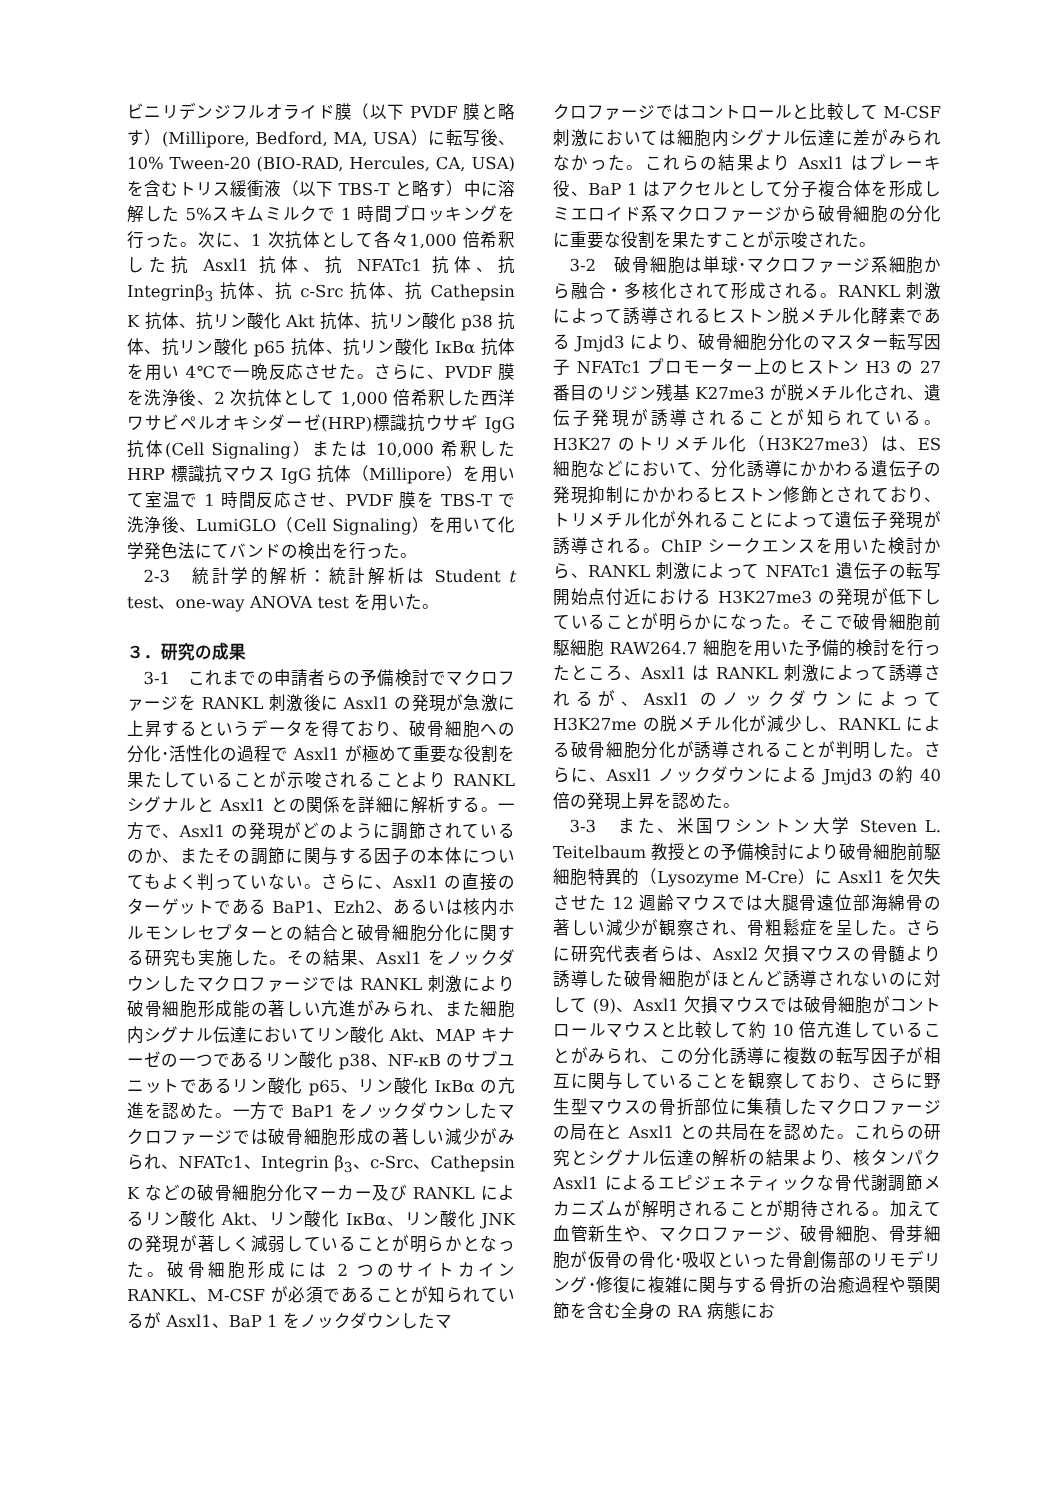ビニリデンジフルオライド膜（以下 PVDF 膜と略す）(Millipore, Bedford, MA, USA）に転写後、10% Tween-20 (BIO-RAD, Hercules, CA, USA)を含むトリス緩衝液（以下 TBS-T と略す）中に溶解した 5%スキムミルクで 1 時間ブロッキングを行った。次に、1 次抗体として各々1,000 倍希釈した抗 Asxl1 抗体、抗 NFATc1 抗体、抗 Integrinβ<sub>3</sub> 抗体、抗 c-Src 抗体、抗 Cathepsin K 抗体、抗リン酸化 Akt 抗体、抗リン酸化 p38 抗体、抗リン酸化 p65 抗体、抗リン酸化 IκBα 抗体を用い 4℃で一晩反応させた。さらに、PVDF 膜を洗浄後、2 次抗体として 1,000 倍希釈した西洋ワサビペルオキシダーゼ(HRP)標識抗ウサギ IgG 抗体(Cell Signaling）または 10,000 希釈した HRP 標識抗マウス IgG 抗体（Millipore）を用いて室温で 1 時間反応させ、PVDF 膜を TBS-T で洗浄後、LumiGLO（Cell Signaling）を用いて化学発色法にてバンドの検出を行った。
2-3　統計学的解析：統計解析は Student t test、one-way ANOVA test を用いた。
３．研究の成果
3-1　これまでの申請者らの予備検討でマクロファージを RANKL 刺激後に Asxl1 の発現が急激に上昇するというデータを得ており、破骨細胞への分化･活性化の過程で Asxl1 が極めて重要な役割を果たしていることが示唆されることより RANKL シグナルと Asxl1 との関係を詳細に解析する。一方で、Asxl1 の発現がどのように調節されているのか、またその調節に関与する因子の本体についてもよく判っていない。さらに、Asxl1 の直接のターゲットである BaP1、Ezh2、あるいは核内ホルモンレセプターとの結合と破骨細胞分化に関する研究も実施した。その結果、Asxl1 をノックダウンしたマクロファージでは RANKL 刺激により破骨細胞形成能の著しい亢進がみられ、また細胞内シグナル伝達においてリン酸化 Akt、MAP キナーゼの一つであるリン酸化 p38、NF-κB のサブユニットであるリン酸化 p65、リン酸化 IκBα の亢進を認めた。一方で BaP1 をノックダウンしたマクロファージでは破骨細胞形成の著しい減少がみられ、NFATc1、Integrin β<sub>3</sub>、c-Src、Cathepsin K などの破骨細胞分化マーカー及び RANKL によるリン酸化 Akt、リン酸化 IκBα、リン酸化 JNK の発現が著しく減弱していることが明らかとなった。破骨細胞形成には 2 つのサイトカイン RANKL、M-CSF が必須であることが知られているが Asxl1、BaP 1 をノックダウンしたマ
クロファージではコントロールと比較して M-CSF 刺激においては細胞内シグナル伝達に差がみられなかった。これらの結果より Asxl1 はブレーキ役、BaP 1 はアクセルとして分子複合体を形成しミエロイド系マクロファージから破骨細胞の分化に重要な役割を果たすことが示唆された。
3-2　破骨細胞は単球･マクロファージ系細胞から融合・多核化されて形成される。RANKL 刺激によって誘導されるヒストン脱メチル化酵素である Jmjd3 により、破骨細胞分化のマスター転写因子 NFATc1 プロモーター上のヒストン H3 の 27 番目のリジン残基 K27me3 が脱メチル化され、遺伝子発現が誘導されることが知られている。H3K27 のトリメチル化（H3K27me3）は、ES 細胞などにおいて、分化誘導にかかわる遺伝子の発現抑制にかかわるヒストン修飾とされており、トリメチル化が外れることによって遺伝子発現が誘導される。ChIP シークエンスを用いた検討から、RANKL 刺激によって NFATc1 遺伝子の転写開始点付近における H3K27me3 の発現が低下していることが明らかになった。そこで破骨細胞前駆細胞 RAW264.7 細胞を用いた予備的検討を行ったところ、Asxl1 は RANKL 刺激によって誘導されるが、Asxl1 のノックダウンによって H3K27me の脱メチル化が減少し、RANKL による破骨細胞分化が誘導されることが判明した。さらに、Asxl1 ノックダウンによる Jmjd3 の約 40 倍の発現上昇を認めた。
3-3　また、米国ワシントン大学 Steven L. Teitelbaum 教授との予備検討により破骨細胞前駆細胞特異的（Lysozyme M-Cre）に Asxl1 を欠失させた 12 週齢マウスでは大腿骨遠位部海綿骨の著しい減少が観察され、骨粗鬆症を呈した。さらに研究代表者らは、Asxl2 欠損マウスの骨髄より誘導した破骨細胞がほとんど誘導されないのに対して (9)、Asxl1 欠損マウスでは破骨細胞がコントロールマウスと比較して約 10 倍亢進していることがみられ、この分化誘導に複数の転写因子が相互に関与していることを観察しており、さらに野生型マウスの骨折部位に集積したマクロファージの局在と Asxl1 との共局在を認めた。これらの研究とシグナル伝達の解析の結果より、核タンパク Asxl1 によるエピジェネティックな骨代謝調節メカニズムが解明されることが期待される。加えて血管新生や、マクロファージ、破骨細胞、骨芽細胞が仮骨の骨化･吸収といった骨創傷部のリモデリング･修復に複雑に関与する骨折の治癒過程や顎関節を含む全身の RA 病態にお